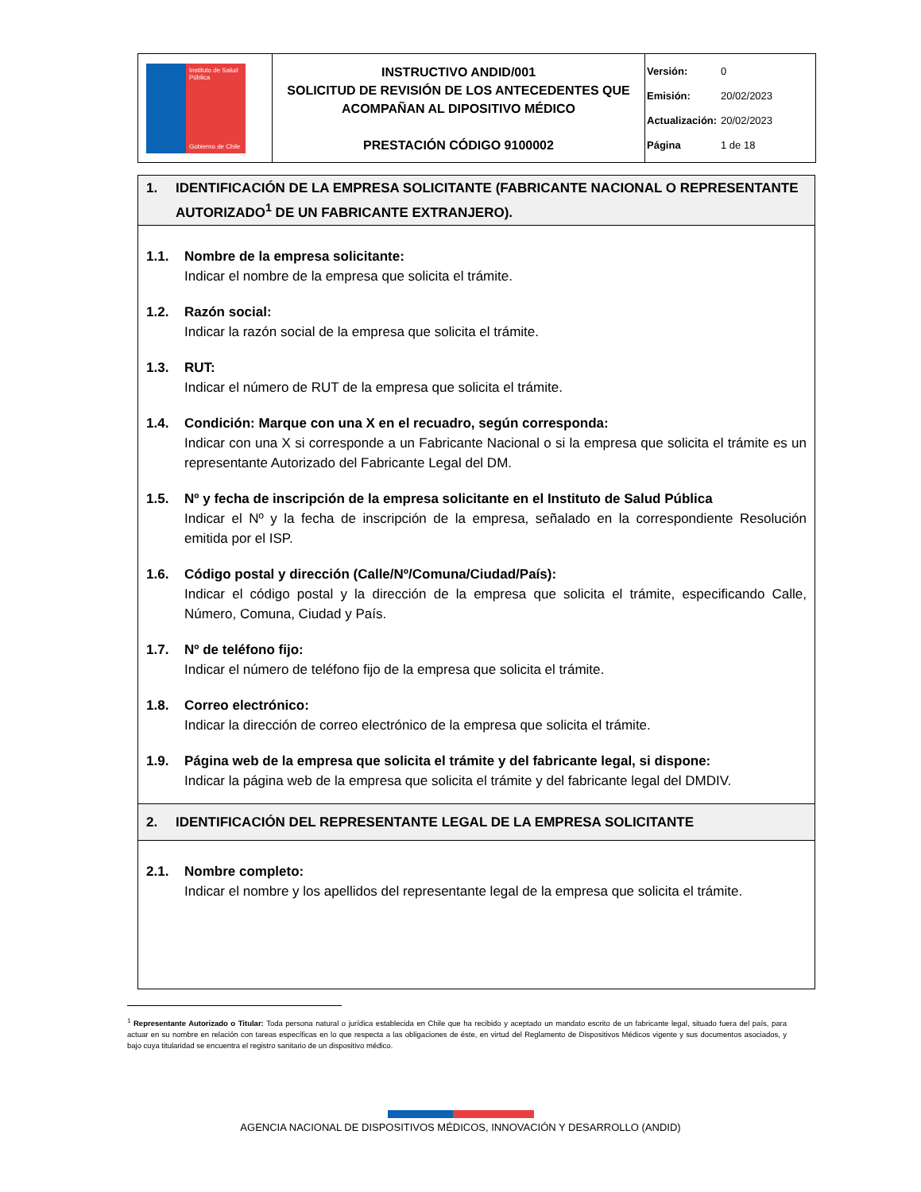| Instituto de Salud Pública Gobierno de Chile | INSTRUCTIVO ANDID/001 SOLICITUD DE REVISIÓN DE LOS ANTECEDENTES QUE ACOMPAÑAN AL DIPOSITIVO MÉDICO PRESTACIÓN CÓDIGO 9100002 | Versión: 0 Emisión: 20/02/2023 Actualización: 20/02/2023 Página 1 de 18 |
1. IDENTIFICACIÓN DE LA EMPRESA SOLICITANTE (FABRICANTE NACIONAL O REPRESENTANTE AUTORIZADO<sup>1</sup> DE UN FABRICANTE EXTRANJERO).
1.1. Nombre de la empresa solicitante:
Indicar el nombre de la empresa que solicita el trámite.
1.2. Razón social:
Indicar la razón social de la empresa que solicita el trámite.
1.3. RUT:
Indicar el número de RUT de la empresa que solicita el trámite.
1.4. Condición: Marque con una X en el recuadro, según corresponda:
Indicar con una X si corresponde a un Fabricante Nacional o si la empresa que solicita el trámite es un representante Autorizado del Fabricante Legal del DM.
1.5. Nº y fecha de inscripción de la empresa solicitante en el Instituto de Salud Pública
Indicar el Nº y la fecha de inscripción de la empresa, señalado en la correspondiente Resolución emitida por el ISP.
1.6. Código postal y dirección (Calle/Nº/Comuna/Ciudad/País):
Indicar el código postal y la dirección de la empresa que solicita el trámite, especificando Calle, Número, Comuna, Ciudad y País.
1.7. Nº de teléfono fijo:
Indicar el número de teléfono fijo de la empresa que solicita el trámite.
1.8. Correo electrónico:
Indicar la dirección de correo electrónico de la empresa que solicita el trámite.
1.9. Página web de la empresa que solicita el trámite y del fabricante legal, si dispone:
Indicar la página web de la empresa que solicita el trámite y del fabricante legal del DMDIV.
2. IDENTIFICACIÓN DEL REPRESENTANTE LEGAL DE LA EMPRESA SOLICITANTE
2.1. Nombre completo:
Indicar el nombre y los apellidos del representante legal de la empresa que solicita el trámite.
<sup>1</sup> Representante Autorizado o Titular: Toda persona natural o jurídica establecida en Chile que ha recibido y aceptado un mandato escrito de un fabricante legal, situado fuera del país, para actuar en su nombre en relación con tareas específicas en lo que respecta a las obligaciones de éste, en virtud del Reglamento de Dispositivos Médicos vigente y sus documentos asociados, y bajo cuya titularidad se encuentra el registro sanitario de un dispositivo médico.
AGENCIA NACIONAL DE DISPOSITIVOS MÉDICOS, INNOVACIÓN Y DESARROLLO (ANDID)